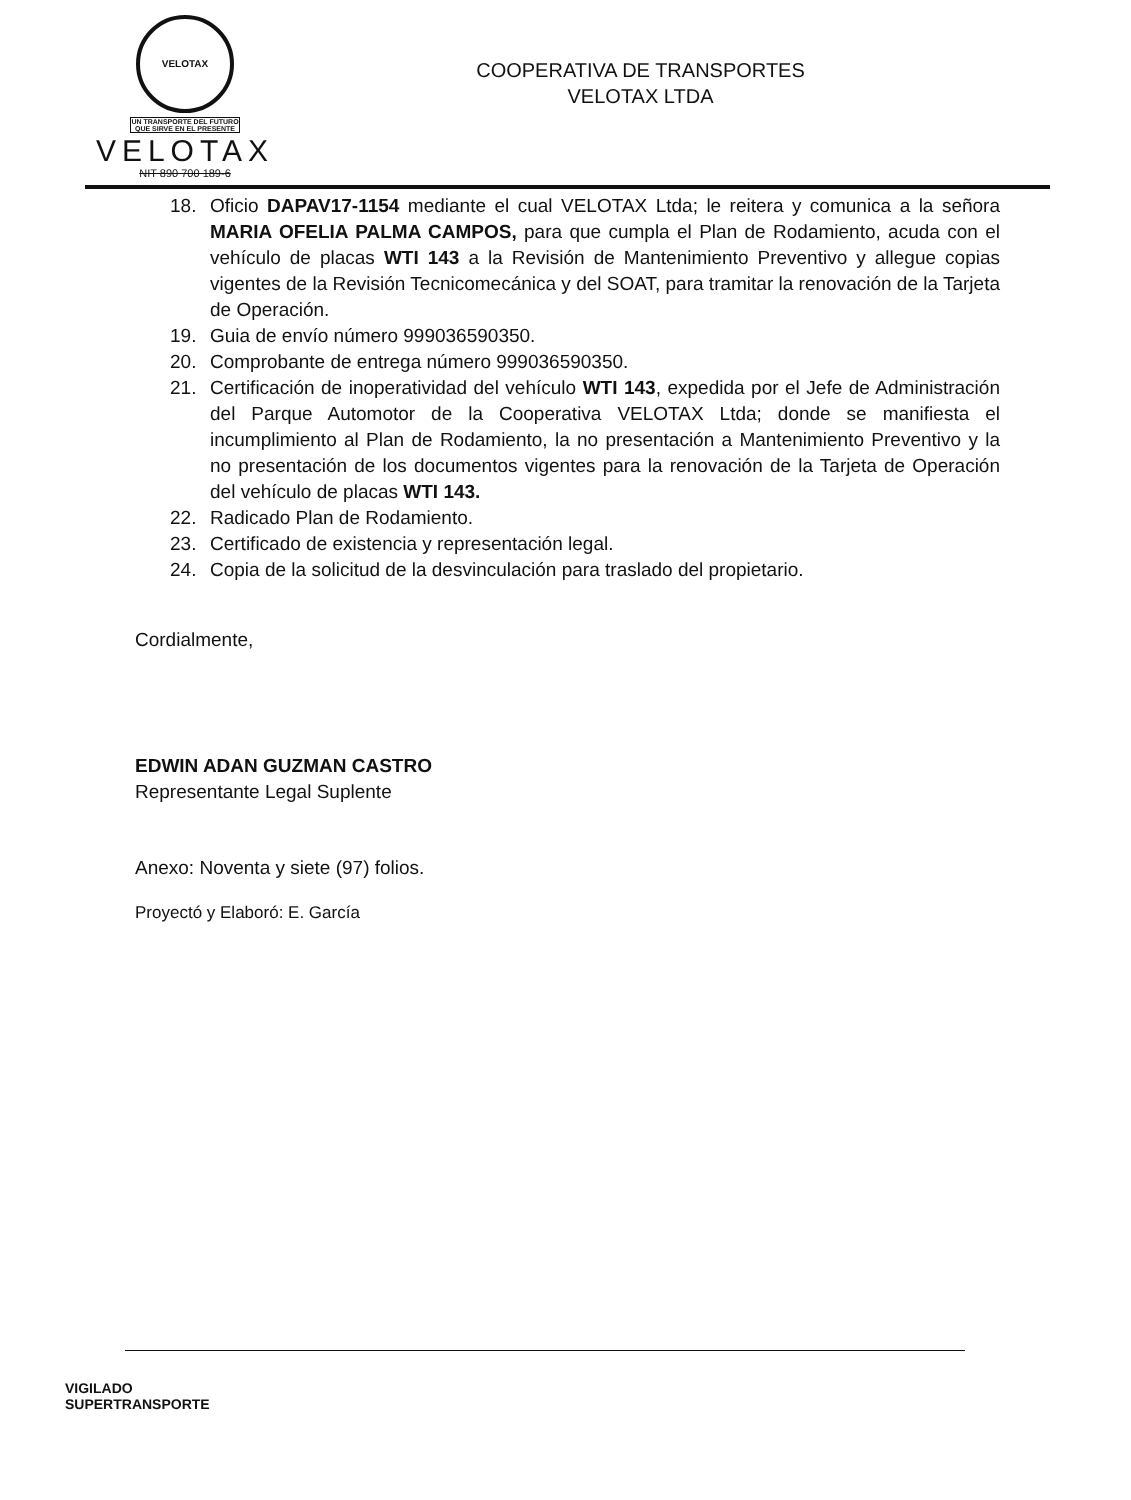VELOTAX
UN TRANSPORTE DEL FUTURO
QUE SIRVE EN EL PRESENTE
VELOTAX
NIT 890 700 189-6
COOPERATIVA DE TRANSPORTES
VELOTAX LTDA
18. Oficio DAPAV17-1154 mediante el cual VELOTAX Ltda; le reitera y comunica a la señora MARIA OFELIA PALMA CAMPOS, para que cumpla el Plan de Rodamiento, acuda con el vehículo de placas WTI 143 a la Revisión de Mantenimiento Preventivo y allegue copias vigentes de la Revisión Tecnicomecánica y del SOAT, para tramitar la renovación de la Tarjeta de Operación.
19. Guia de envío número 999036590350.
20. Comprobante de entrega número 999036590350.
21. Certificación de inoperatividad del vehículo WTI 143, expedida por el Jefe de Administración del Parque Automotor de la Cooperativa VELOTAX Ltda; donde se manifiesta el incumplimiento al Plan de Rodamiento, la no presentación a Mantenimiento Preventivo y la no presentación de los documentos vigentes para la renovación de la Tarjeta de Operación del vehículo de placas WTI 143.
22. Radicado Plan de Rodamiento.
23. Certificado de existencia y representación legal.
24. Copia de la solicitud de la desvinculación para traslado del propietario.
Cordialmente,
EDWIN ADAN GUZMAN CASTRO
Representante Legal Suplente
Anexo: Noventa y siete (97) folios.
Proyectó y Elaboró: E. García
VIGILADO
SUPERTRANSPORTE